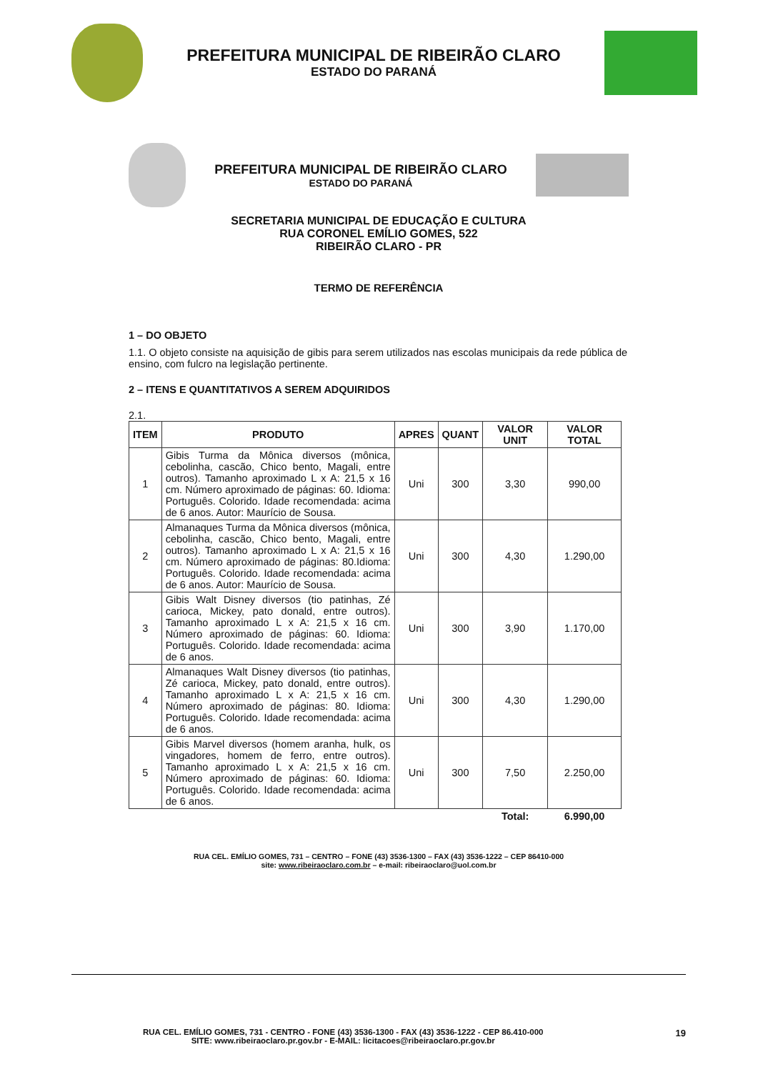PREFEITURA MUNICIPAL DE RIBEIRÃO CLARO
ESTADO DO PARANÁ
PREFEITURA MUNICIPAL DE RIBEIRÃO CLARO
ESTADO DO PARANÁ
SECRETARIA MUNICIPAL DE EDUCAÇÃO E CULTURA
RUA CORONEL EMÍLIO GOMES, 522
RIBEIRÃO CLARO - PR
TERMO DE REFERÊNCIA
1 – DO OBJETO
1.1. O objeto consiste na aquisição de gibis para serem utilizados nas escolas municipais da rede pública de ensino, com fulcro na legislação pertinente.
2 – ITENS E QUANTITATIVOS A SEREM ADQUIRIDOS
2.1.
| ITEM | PRODUTO | APRES | QUANT | VALOR UNIT | VALOR TOTAL |
| --- | --- | --- | --- | --- | --- |
| 1 | Gibis Turma da Mônica diversos (mônica, cebolinha, cascão, Chico bento, Magali, entre outros). Tamanho aproximado L x A: 21,5 x 16 cm. Número aproximado de páginas: 60. Idioma: Português. Colorido. Idade recomendada: acima de 6 anos. Autor: Maurício de Sousa. | Uni | 300 | 3,30 | 990,00 |
| 2 | Almanaques Turma da Mônica diversos (mônica, cebolinha, cascão, Chico bento, Magali, entre outros). Tamanho aproximado L x A: 21,5 x 16 cm. Número aproximado de páginas: 80.Idioma: Português. Colorido. Idade recomendada: acima de 6 anos. Autor: Maurício de Sousa. | Uni | 300 | 4,30 | 1.290,00 |
| 3 | Gibis Walt Disney diversos (tio patinhas, Zé carioca, Mickey, pato donald, entre outros). Tamanho aproximado L x A: 21,5 x 16 cm. Número aproximado de páginas: 60. Idioma: Português. Colorido. Idade recomendada: acima de 6 anos. | Uni | 300 | 3,90 | 1.170,00 |
| 4 | Almanaques Walt Disney diversos (tio patinhas, Zé carioca, Mickey, pato donald, entre outros). Tamanho aproximado L x A: 21,5 x 16 cm. Número aproximado de páginas: 80. Idioma: Português. Colorido. Idade recomendada: acima de 6 anos. | Uni | 300 | 4,30 | 1.290,00 |
| 5 | Gibis Marvel diversos (homem aranha, hulk, os vingadores, homem de ferro, entre outros). Tamanho aproximado L x A: 21,5 x 16 cm. Número aproximado de páginas: 60. Idioma: Português. Colorido. Idade recomendada: acima de 6 anos. | Uni | 300 | 7,50 | 2.250,00 |
| | | | | Total: | 6.990,00 |
RUA CEL. EMÍLIO GOMES, 731 – CENTRO – FONE (43) 3536-1300 – FAX (43) 3536-1222 – CEP 86410-000
site: www.ribeiraoclaro.com.br – e-mail: ribeiraoclaro@uol.com.br
RUA CEL. EMÍLIO GOMES, 731 - CENTRO - FONE (43) 3536-1300 - FAX (43) 3536-1222 - CEP 86.410-000
SITE: www.ribeiraoclaro.pr.gov.br - E-MAIL: licitacoes@ribeiraoclaro.pr.gov.br
19